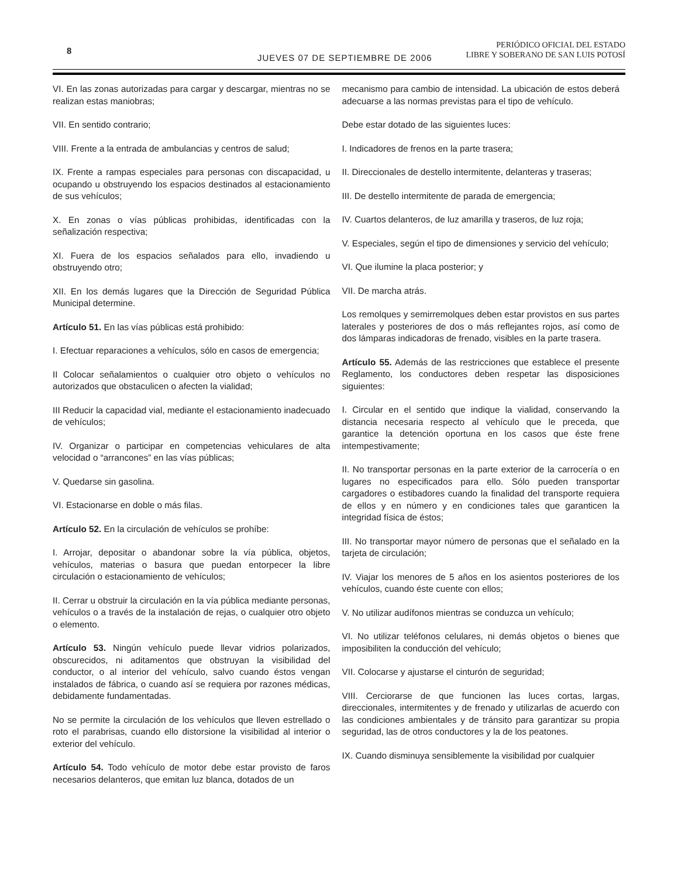8
JUEVES 07 DE SEPTIEMBRE DE 2006
PERIÓDICO OFICIAL DEL ESTADO
LIBRE Y SOBERANO DE SAN LUIS POTOSÍ
VI. En las zonas autorizadas para cargar y descargar, mientras no se realizan estas maniobras;
VII. En sentido contrario;
VIII. Frente a la entrada de ambulancias y centros de salud;
IX. Frente a rampas especiales para personas con discapacidad, u ocupando u obstruyendo los espacios destinados al estacionamiento de sus vehículos;
X. En zonas o vías públicas prohibidas, identificadas con la señalización respectiva;
XI. Fuera de los espacios señalados para ello, invadiendo u obstruyendo otro;
XII. En los demás lugares que la Dirección de Seguridad Pública Municipal determine.
Artículo 51. En las vías públicas está prohibido:
I. Efectuar reparaciones a vehículos, sólo en casos de emergencia;
II Colocar señalamientos o cualquier otro objeto o vehículos no autorizados que obstaculicen o afecten la vialidad;
III Reducir la capacidad vial, mediante el estacionamiento inadecuado de vehículos;
IV. Organizar o participar en competencias vehiculares de alta velocidad o “arrancones” en las vías públicas;
V. Quedarse sin gasolina.
VI. Estacionarse en doble o más filas.
Artículo 52. En la circulación de vehículos se prohíbe:
I. Arrojar, depositar o abandonar sobre la vía pública, objetos, vehículos, materias o basura que puedan entorpecer la libre circulación o estacionamiento de vehículos;
II. Cerrar u obstruir la circulación en la vía pública mediante personas, vehículos o a través de la instalación de rejas, o cualquier otro objeto o elemento.
Artículo 53. Ningún vehículo puede llevar vidrios polarizados, obscurecidos, ni aditamentos que obstruyan la visibilidad del conductor, o al interior del vehículo, salvo cuando éstos vengan instalados de fábrica, o cuando así se requiera por razones médicas, debidamente fundamentadas.
No se permite la circulación de los vehículos que lleven estrellado o roto el parabrisas, cuando ello distorsione la visibilidad al interior o exterior del vehículo.
Artículo 54. Todo vehículo de motor debe estar provisto de faros necesarios delanteros, que emitan luz blanca, dotados de un
mecanismo para cambio de intensidad. La ubicación de estos deberá adecuarse a las normas previstas para el tipo de vehículo.
Debe estar dotado de las siguientes luces:
I. Indicadores de frenos en la parte trasera;
II. Direccionales de destello intermitente, delanteras y traseras;
III. De destello intermitente de parada de emergencia;
IV. Cuartos delanteros, de luz amarilla y traseros, de luz roja;
V. Especiales, según el tipo de dimensiones y servicio del vehículo;
VI. Que ilumine la placa posterior; y
VII. De marcha atrás.
Los remolques y semirremolques deben estar provistos en sus partes laterales y posteriores de dos o más reflejantes rojos, así como de dos lámparas indicadoras de frenado, visibles en la parte trasera.
Artículo 55. Además de las restricciones que establece el presente Reglamento, los conductores deben respetar las disposiciones siguientes:
I. Circular en el sentido que indique la vialidad, conservando la distancia necesaria respecto al vehículo que le preceda, que garantice la detención oportuna en los casos que éste frene intempestivamente;
II. No transportar personas en la parte exterior de la carrocería o en lugares no especificados para ello. Sólo pueden transportar cargadores o estibadores cuando la finalidad del transporte requiera de ellos y en número y en condiciones tales que garanticen la integridad física de éstos;
III. No transportar mayor número de personas que el señalado en la tarjeta de circulación;
IV. Viajar los menores de 5 años en los asientos posteriores de los vehículos, cuando éste cuente con ellos;
V. No utilizar audífonos mientras se conduzca un vehículo;
VI. No utilizar teléfonos celulares, ni demás objetos o bienes que imposibiliten la conducción del vehículo;
VII. Colocarse y ajustarse el cinturón de seguridad;
VIII. Cerciorarse de que funcionen las luces cortas, largas, direccionales, intermitentes y de frenado y utilizarlas de acuerdo con las condiciones ambientales y de tránsito para garantizar su propia seguridad, las de otros conductores y la de los peatones.
IX. Cuando disminuya sensiblemente la visibilidad por cualquier